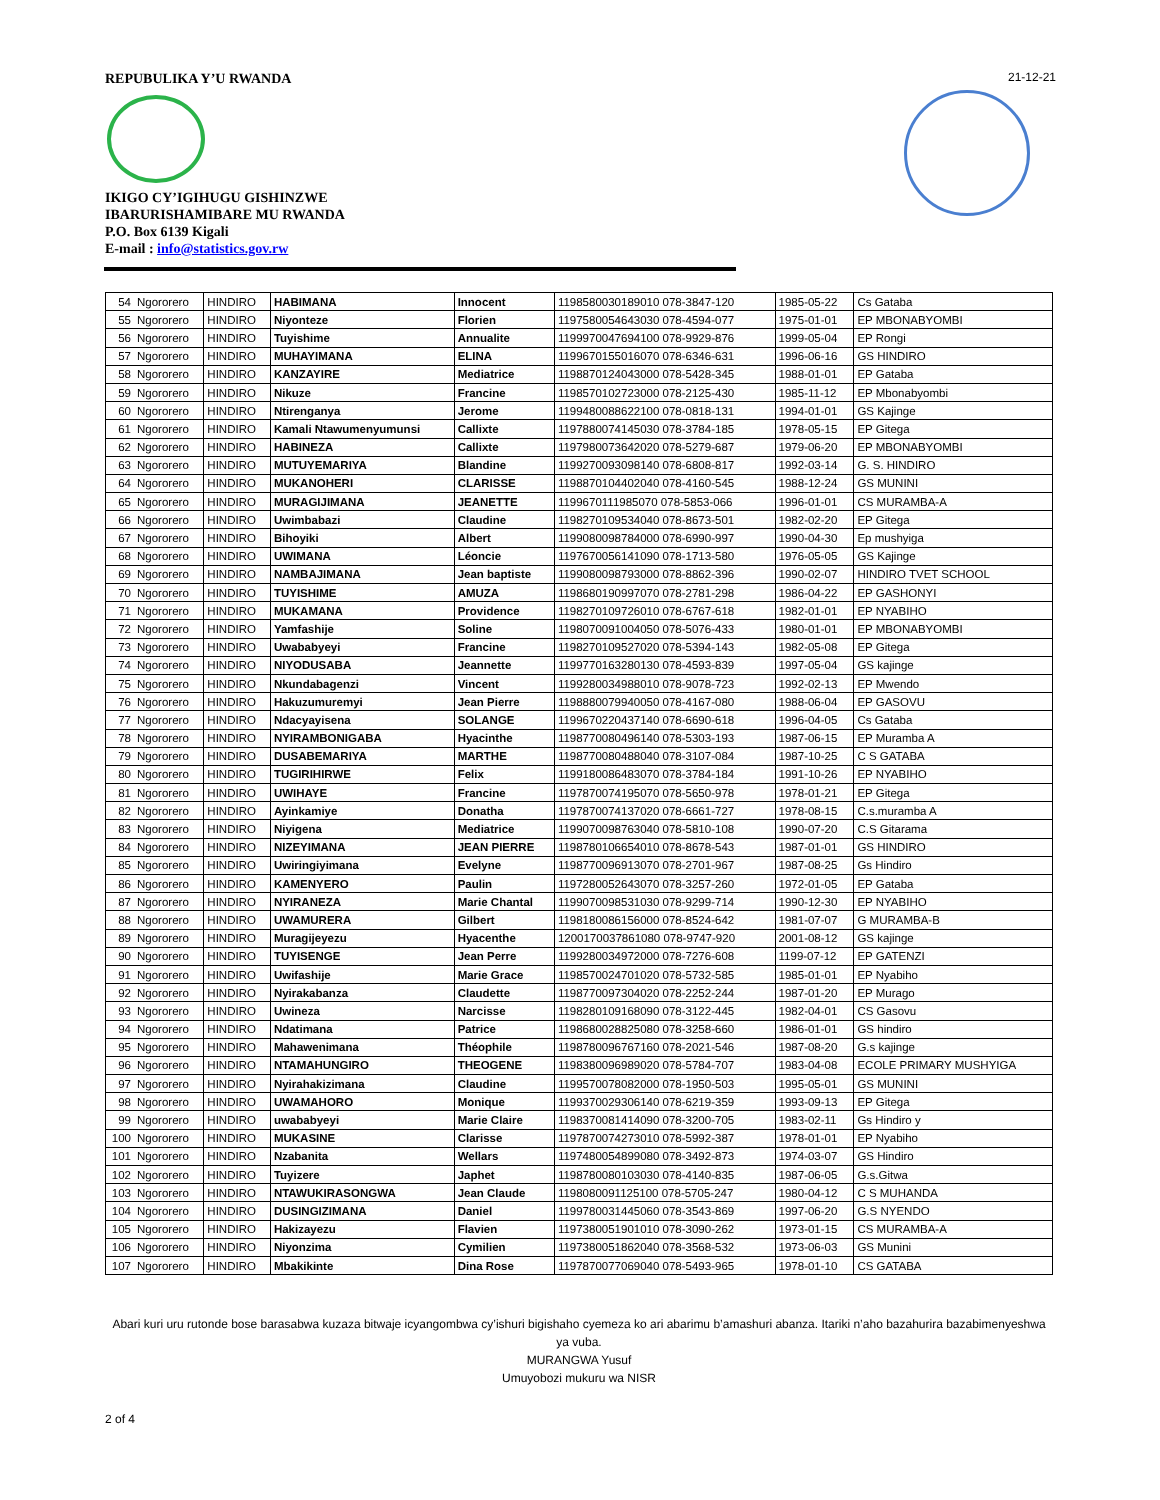REPUBULIKA Y’U RWANDA
IKIGO CY’IGIHUGU GISHINZWE
IBARURISHAMIBARE MU RWANDA
P.O. Box 6139 Kigali
E-mail : info@statistics.gov.rw
21-12-21
| 54 | Ngororero | HINDIRO | HABIMANA | Innocent | 1198580030189010 078-3847-120 | 1985-05-22 | Cs Gataba |
| 55 | Ngororero | HINDIRO | Niyonteze | Florien | 1197580054643030 078-4594-077 | 1975-01-01 | EP MBONABYOMBI |
| 56 | Ngororero | HINDIRO | Tuyishime | Annualite | 1199970047694100 078-9929-876 | 1999-05-04 | EP Rongi |
| 57 | Ngororero | HINDIRO | MUHAYIMANA | ELINA | 1199670155016070 078-6346-631 | 1996-06-16 | GS HINDIRO |
| 58 | Ngororero | HINDIRO | KANZAYIRE | Mediatrice | 1198870124043000 078-5428-345 | 1988-01-01 | EP Gataba |
| 59 | Ngororero | HINDIRO | Nikuze | Francine | 1198570102723000 078-2125-430 | 1985-11-12 | EP Mbonabyombi |
| 60 | Ngororero | HINDIRO | Ntirenganya | Jerome | 1199480088622100 078-0818-131 | 1994-01-01 | GS Kajinge |
| 61 | Ngororero | HINDIRO | Kamali Ntawumenyumunsi | Callixte | 1197880074145030 078-3784-185 | 1978-05-15 | EP Gitega |
| 62 | Ngororero | HINDIRO | HABINEZA | Callixte | 1197980073642020 078-5279-687 | 1979-06-20 | EP MBONABYOMBI |
| 63 | Ngororero | HINDIRO | MUTUYEMARIYA | Blandine | 1199270093098140 078-6808-817 | 1992-03-14 | G. S. HINDIRO |
| 64 | Ngororero | HINDIRO | MUKANOHERI | CLARISSE | 1198870104402040 078-4160-545 | 1988-12-24 | GS MUNINI |
| 65 | Ngororero | HINDIRO | MURAGIJIMANA | JEANETTE | 1199670111985070 078-5853-066 | 1996-01-01 | CS MURAMBA-A |
| 66 | Ngororero | HINDIRO | Uwimbabazi | Claudine | 1198270109534040 078-8673-501 | 1982-02-20 | EP Gitega |
| 67 | Ngororero | HINDIRO | Bihoyiki | Albert | 1199080098784000 078-6990-997 | 1990-04-30 | Ep mushyiga |
| 68 | Ngororero | HINDIRO | UWIMANA | Léoncie | 1197670056141090 078-1713-580 | 1976-05-05 | GS Kajinge |
| 69 | Ngororero | HINDIRO | NAMBAJIMANA | Jean baptiste | 1199080098793000 078-8862-396 | 1990-02-07 | HINDIRO TVET SCHOOL |
| 70 | Ngororero | HINDIRO | TUYISHIME | AMUZA | 1198680190997070 078-2781-298 | 1986-04-22 | EP GASHONYI |
| 71 | Ngororero | HINDIRO | MUKAMANA | Providence | 1198270109726010 078-6767-618 | 1982-01-01 | EP NYABIHO |
| 72 | Ngororero | HINDIRO | Yamfashije | Soline | 1198070091004050 078-5076-433 | 1980-01-01 | EP MBONABYOMBI |
| 73 | Ngororero | HINDIRO | Uwababyeyi | Francine | 1198270109527020 078-5394-143 | 1982-05-08 | EP Gitega |
| 74 | Ngororero | HINDIRO | NIYODUSABA | Jeannette | 1199770163280130 078-4593-839 | 1997-05-04 | GS kajinge |
| 75 | Ngororero | HINDIRO | Nkundabagenzi | Vincent | 1199280034988010 078-9078-723 | 1992-02-13 | EP Mwendo |
| 76 | Ngororero | HINDIRO | Hakuzumuremyi | Jean Pierre | 1198880079940050 078-4167-080 | 1988-06-04 | EP GASOVU |
| 77 | Ngororero | HINDIRO | Ndacyayisena | SOLANGE | 1199670220437140 078-6690-618 | 1996-04-05 | Cs Gataba |
| 78 | Ngororero | HINDIRO | NYIRAMBONIGABA | Hyacinthe | 1198770080496140 078-5303-193 | 1987-06-15 | EP Muramba A |
| 79 | Ngororero | HINDIRO | DUSABEMARIYA | MARTHE | 1198770080488040 078-3107-084 | 1987-10-25 | C S GATABA |
| 80 | Ngororero | HINDIRO | TUGIRIHIRWE | Felix | 1199180086483070 078-3784-184 | 1991-10-26 | EP NYABIHO |
| 81 | Ngororero | HINDIRO | UWIHAYE | Francine | 1197870074195070 078-5650-978 | 1978-01-21 | EP Gitega |
| 82 | Ngororero | HINDIRO | Ayinkamiye | Donatha | 1197870074137020 078-6661-727 | 1978-08-15 | C.s.muramba A |
| 83 | Ngororero | HINDIRO | Niyigena | Mediatrice | 1199070098763040 078-5810-108 | 1990-07-20 | C.S Gitarama |
| 84 | Ngororero | HINDIRO | NIZEYIMANA | JEAN PIERRE | 1198780106654010 078-8678-543 | 1987-01-01 | GS HINDIRO |
| 85 | Ngororero | HINDIRO | Uwiringiyimana | Evelyne | 1198770096913070 078-2701-967 | 1987-08-25 | Gs Hindiro |
| 86 | Ngororero | HINDIRO | KAMENYERO | Paulin | 1197280052643070 078-3257-260 | 1972-01-05 | EP Gataba |
| 87 | Ngororero | HINDIRO | NYIRANEZA | Marie Chantal | 1199070098531030 078-9299-714 | 1990-12-30 | EP NYABIHO |
| 88 | Ngororero | HINDIRO | UWAMURERA | Gilbert | 1198180086156000 078-8524-642 | 1981-07-07 | G MURAMBA-B |
| 89 | Ngororero | HINDIRO | Muragijeyezu | Hyacenthe | 1200170037861080 078-9747-920 | 2001-08-12 | GS kajinge |
| 90 | Ngororero | HINDIRO | TUYISENGE | Jean Perre | 1199280034972000 078-7276-608 | 1199-07-12 | EP GATENZI |
| 91 | Ngororero | HINDIRO | Uwifashije | Marie Grace | 1198570024701020 078-5732-585 | 1985-01-01 | EP Nyabiho |
| 92 | Ngororero | HINDIRO | Nyirakabanza | Claudette | 1198770097304020 078-2252-244 | 1987-01-20 | EP Murago |
| 93 | Ngororero | HINDIRO | Uwineza | Narcisse | 1198280109168090 078-3122-445 | 1982-04-01 | CS Gasovu |
| 94 | Ngororero | HINDIRO | Ndatimana | Patrice | 1198680028825080 078-3258-660 | 1986-01-01 | GS hindiro |
| 95 | Ngororero | HINDIRO | Mahawenimana | Théophile | 1198780096767160 078-2021-546 | 1987-08-20 | G.s kajinge |
| 96 | Ngororero | HINDIRO | NTAMAHUNGIRO | THEOGENE | 1198380096989020 078-5784-707 | 1983-04-08 | ECOLE PRIMARY MUSHYIGA |
| 97 | Ngororero | HINDIRO | Nyirahakizimana | Claudine | 1199570078082000 078-1950-503 | 1995-05-01 | GS MUNINI |
| 98 | Ngororero | HINDIRO | UWAMAHORO | Monique | 1199370029306140 078-6219-359 | 1993-09-13 | EP Gitega |
| 99 | Ngororero | HINDIRO | uwababyeyi | Marie Claire | 1198370081414090 078-3200-705 | 1983-02-11 | Gs Hindiro y |
| 100 | Ngororero | HINDIRO | MUKASINE | Clarisse | 1197870074273010 078-5992-387 | 1978-01-01 | EP Nyabiho |
| 101 | Ngororero | HINDIRO | Nzabanita | Wellars | 1197480054899080 078-3492-873 | 1974-03-07 | GS Hindiro |
| 102 | Ngororero | HINDIRO | Tuyizere | Japhet | 1198780080103030 078-4140-835 | 1987-06-05 | G.s.Gitwa |
| 103 | Ngororero | HINDIRO | NTAWUKIRASONGWA | Jean Claude | 1198080091125100 078-5705-247 | 1980-04-12 | C S MUHANDA |
| 104 | Ngororero | HINDIRO | DUSINGIZIMANA | Daniel | 1199780031445060 078-3543-869 | 1997-06-20 | G.S NYENDO |
| 105 | Ngororero | HINDIRO | Hakizayezu | Flavien | 1197380051901010 078-3090-262 | 1973-01-15 | CS MURAMBA-A |
| 106 | Ngororero | HINDIRO | Niyonzima | Cymilien | 1197380051862040 078-3568-532 | 1973-06-03 | GS Munini |
| 107 | Ngororero | HINDIRO | Mbakikinte | Dina Rose | 1197870077069040 078-5493-965 | 1978-01-10 | CS GATABA |
Abari kuri uru rutonde bose barasabwa kuzaza bitwaje icyangombwa cy’ishuri bigishaho cyemeza ko ari abarimu b’amashuri abanza. Itariki n’aho bazahurira bazabimenyeshwa ya vuba.
MURANGWA Yusuf
Umuyobozi mukuru wa NISR
2 of 4